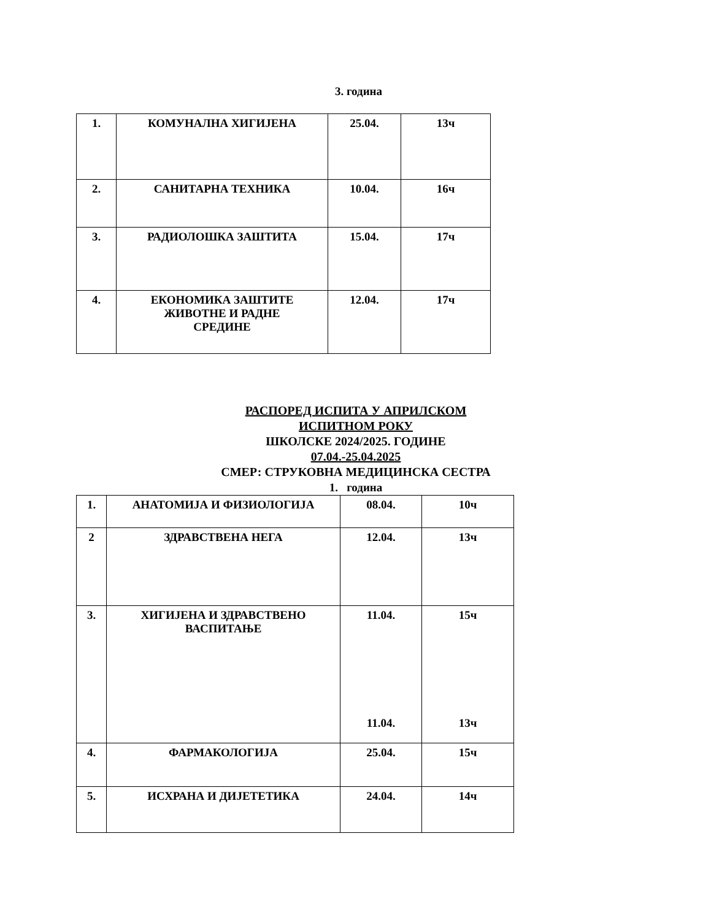3. година
| 1. | КОМУНАЛНА ХИГИЈЕНА | 25.04. | 13ч |
| 2. | САНИТАРНА ТЕХНИКА | 10.04. | 16ч |
| 3. | РАДИОЛОШКА ЗАШТИТА | 15.04. | 17ч |
| 4. | ЕКОНОМИКА ЗАШТИТЕ ЖИВОТНЕ И РАДНЕ СРЕДИНЕ | 12.04. | 17ч |
РАСПОРЕД ИСПИТА У АПРИЛСКОМ
ИСПИТНОМ РОКУ
ШКОЛСКЕ 2024/2025. ГОДИНЕ
07.04.-25.04.2025
СМЕР: СТРУКОВНА МЕДИЦИНСКА СЕСТРА
1. година
| 1. | АНАТОМИЈА И ФИЗИОЛОГИЈА | 08.04. | 10ч |
| 2 | ЗДРАВСТВЕНА НЕГА | 12.04. | 13ч |
| 3. | ХИГИЈЕНА И ЗДРАВСТВЕНО ВАСПИТАЊЕ | 11.04. 11.04. | 15ч 13ч |
| 4. | ФАРМАКОЛОГИЈА | 25.04. | 15ч |
| 5. | ИСХРАНА И ДИЈЕТЕТИКА | 24.04. | 14ч |